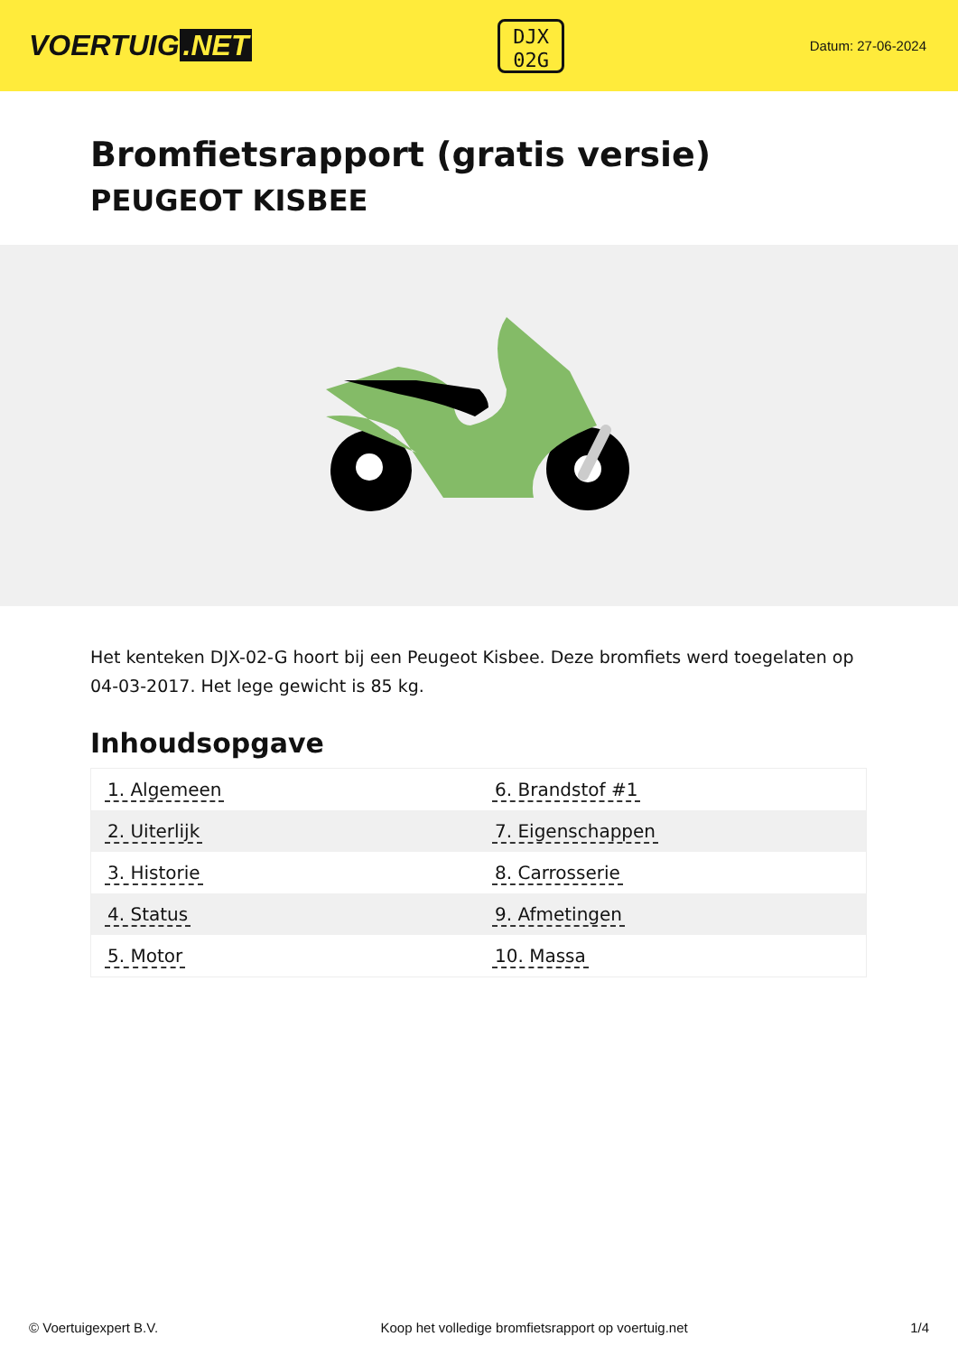VOERTUIG.NET
DJX
02G
Datum: 27-06-2024
Bromfietsrapport (gratis versie)
PEUGEOT KISBEE
Het kenteken DJX-02-G hoort bij een Peugeot Kisbee. Deze bromfiets werd toegelaten op 04-03-2017. Het lege gewicht is 85 kg.
Inhoudsopgave
| 1. Algemeen | 6. Brandstof #1 |
| 2. Uiterlijk | 7. Eigenschappen |
| 3. Historie | 8. Carrosserie |
| 4. Status | 9. Afmetingen |
| 5. Motor | 10. Massa |
© Voertuigexpert B.V. Koop het volledige bromfietsrapport op voertuig.net 1/4